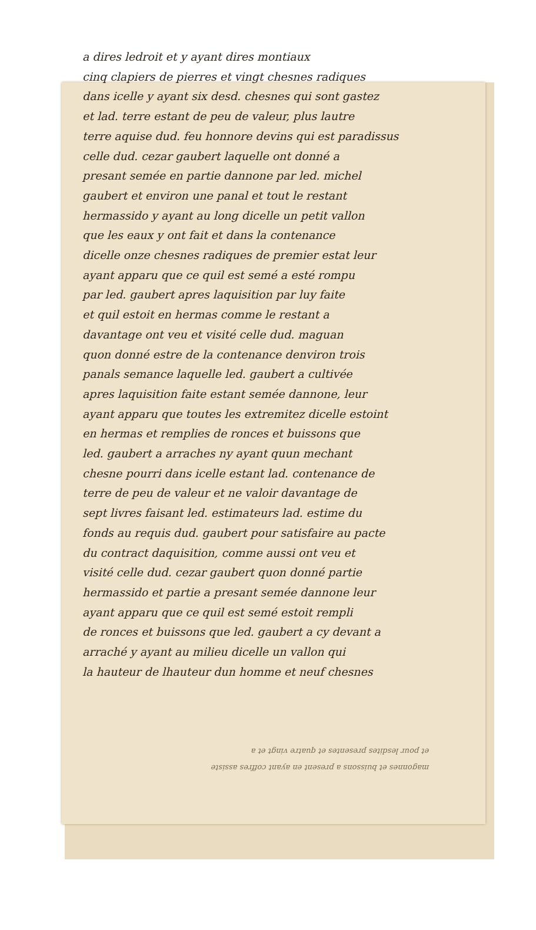a dires ledroit et y ayant dires montiaux
cinq clapiers de pierres et vingt chesnes radiques
dans icelle y ayant six desd. chesnes qui sont gastez
et lad. terre estant de peu de valeur, plus lautre
terre aquise dud. feu honnore devins qui est paradissus
celle dud. cezar gaubert laquelle ont donné a
presant semée en partie dannone par led. michel
gaubert et environ une panal et tout le restant
hermassido y ayant au long dicelle un petit vallon
que les eaux y ont fait et dans la contenance
dicelle onze chesnes radiques de premier estat leur
ayant apparu que ce quil est semé a esté rompu
par led. gaubert apres laquisition par luy faite
et quil estoit en hermas comme le restant a
davantage ont veu et visité celle dud. maguan
quon donné estre de la contenance denviron trois
panals semance laquelle led. gaubert a cultivée
apres laquisition faite estant semée dannone, leur
ayant apparu que toutes les extremitez dicelle estoint
en hermas et remplies de ronces et buissons que
led. gaubert a arraches ny ayant quun mechant
chesne pourri dans icelle estant lad. contenance de
terre de peu de valeur et ne valoir davantage de
sept livres faisant led. estimateurs lad. estime du
fonds au requis dud. gaubert pour satisfaire au pacte
du contract daquisition, comme aussi ont veu et
visité celle dud. cezar gaubert quon donné partie
hermassido et partie a presant semée dannone leur
ayant apparu que ce quil est semé estoit rempli
de ronces et buissons que led. gaubert a cy devant a
arraché y ayant au milieu dicelle un vallon qui
la hauteur de lhauteur dun homme et neuf chesnes
magonnes et buissons a present en ayant coffres assiste
et pour lesdites presentes et quatre vingt et a